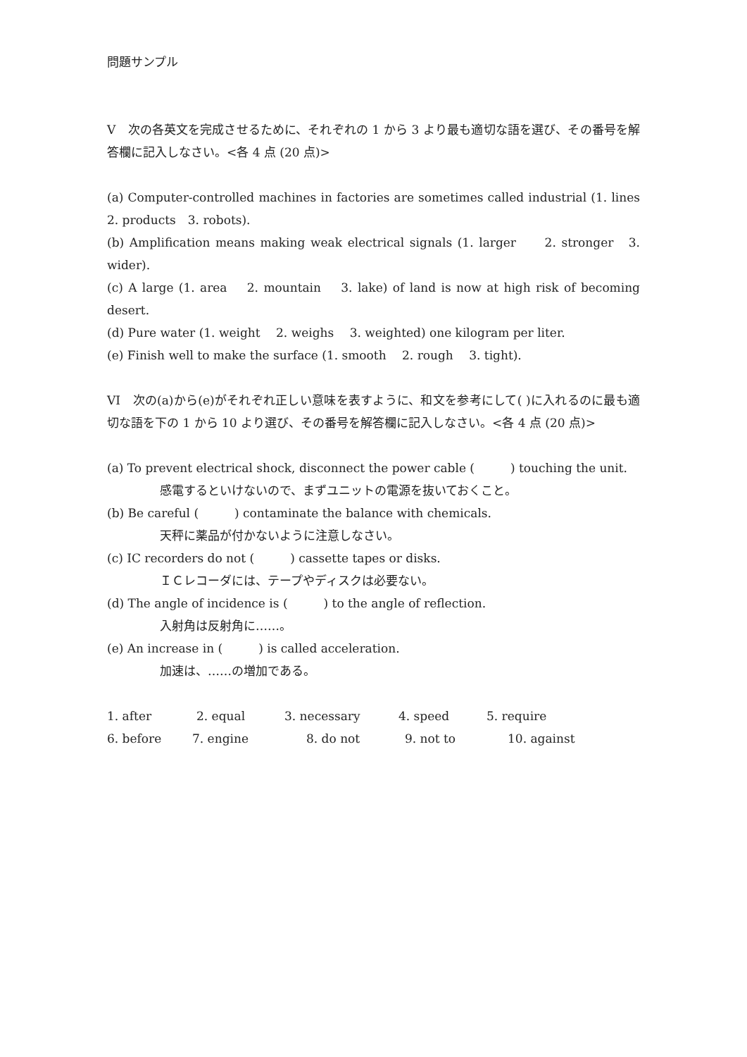問題サンプル
V　次の各英文を完成させるために、それぞれの 1 から 3 より最も適切な語を選び、その番号を解答欄に記入しなさい。<各 4 点 (20 点)>
(a) Computer-controlled machines in factories are sometimes called industrial (1. lines 2. products　3. robots).
(b) Amplification means making weak electrical signals (1. larger　　2. stronger　3. wider).
(c) A large (1. area　 2. mountain　 3. lake) of land is now at high risk of becoming desert.
(d) Pure water (1. weight　 2. weighs　 3. weighted) one kilogram per liter.
(e) Finish well to make the surface (1. smooth　 2. rough　 3. tight).
VI　次の(a)から(e)がそれぞれ正しい意味を表すように、和文を参考にして( )に入れるのに最も適切な語を下の 1 から 10 より選び、その番号を解答欄に記入しなさい。<各 4 点 (20 点)>
(a) To prevent electrical shock, disconnect the power cable (　　　) touching the unit.
感電するといけないので、まずユニットの電源を抜いておくこと。
(b) Be careful (　　　) contaminate the balance with chemicals.
天秤に薬品が付かないように注意しなさい。
(c) IC recorders do not (　　　) cassette tapes or disks.
ＩＣレコーダには、テープやディスクは必要ない。
(d) The angle of incidence is (　　　) to the angle of reflection.
入射角は反射角に……。
(e) An increase in (　　　) is called acceleration.
加速は、……の増加である。
1. after 2. equal 3. necessary 4. speed 5. require
6. before 7. engine 8. do not 9. not to 10. against